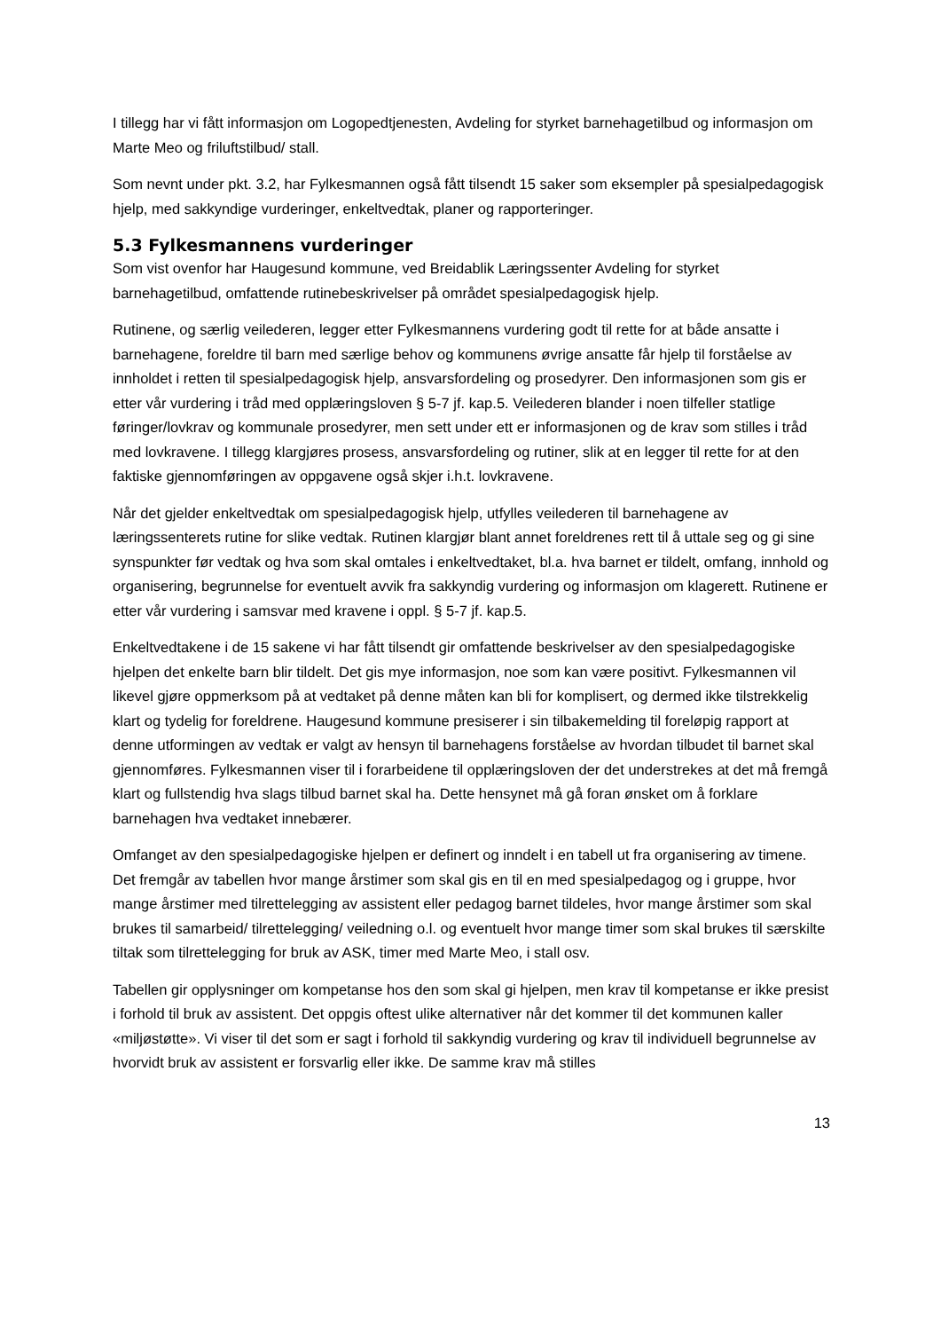I tillegg har vi fått informasjon om Logopedtjenesten, Avdeling for styrket barnehagetilbud og informasjon om Marte Meo og friluftstilbud/ stall.
Som nevnt under pkt. 3.2, har Fylkesmannen også fått tilsendt 15 saker som eksempler på spesialpedagogisk hjelp, med sakkyndige vurderinger, enkeltvedtak, planer og rapporteringer.
5.3 Fylkesmannens vurderinger
Som vist ovenfor har Haugesund kommune, ved Breidablik Læringssenter Avdeling for styrket barnehagetilbud, omfattende rutinebeskrivelser på området spesialpedagogisk hjelp.
Rutinene, og særlig veilederen, legger etter Fylkesmannens vurdering godt til rette for at både ansatte i barnehagene, foreldre til barn med særlige behov og kommunens øvrige ansatte får hjelp til forståelse av innholdet i retten til spesialpedagogisk hjelp, ansvarsfordeling og prosedyrer. Den informasjonen som gis er etter vår vurdering i tråd med opplæringsloven § 5-7 jf. kap.5. Veilederen blander i noen tilfeller statlige føringer/lovkrav og kommunale prosedyrer, men sett under ett er informasjonen og de krav som stilles i tråd med lovkravene. I tillegg klargjøres prosess, ansvarsfordeling og rutiner, slik at en legger til rette for at den faktiske gjennomføringen av oppgavene også skjer i.h.t. lovkravene.
Når det gjelder enkeltvedtak om spesialpedagogisk hjelp, utfylles veilederen til barnehagene av læringssenterets rutine for slike vedtak. Rutinen klargjør blant annet foreldrenes rett til å uttale seg og gi sine synspunkter før vedtak og hva som skal omtales i enkeltvedtaket, bl.a. hva barnet er tildelt, omfang, innhold og organisering, begrunnelse for eventuelt avvik fra sakkyndig vurdering og informasjon om klagerett. Rutinene er etter vår vurdering i samsvar med kravene i oppl. § 5-7 jf. kap.5.
Enkeltvedtakene i de 15 sakene vi har fått tilsendt gir omfattende beskrivelser av den spesialpedagogiske hjelpen det enkelte barn blir tildelt. Det gis mye informasjon, noe som kan være positivt. Fylkesmannen vil likevel gjøre oppmerksom på at vedtaket på denne måten kan bli for komplisert, og dermed ikke tilstrekkelig klart og tydelig for foreldrene. Haugesund kommune presiserer i sin tilbakemelding til foreløpig rapport at denne utformingen av vedtak er valgt av hensyn til barnehagens forståelse av hvordan tilbudet til barnet skal gjennomføres. Fylkesmannen viser til i forarbeidene til opplæringsloven der det understrekes at det må fremgå klart og fullstendig hva slags tilbud barnet skal ha. Dette hensynet må gå foran ønsket om å forklare barnehagen hva vedtaket innebærer.
Omfanget av den spesialpedagogiske hjelpen er definert og inndelt i en tabell ut fra organisering av timene. Det fremgår av tabellen hvor mange årstimer som skal gis en til en med spesialpedagog og i gruppe, hvor mange årstimer med tilrettelegging av assistent eller pedagog barnet tildeles, hvor mange årstimer som skal brukes til samarbeid/ tilrettelegging/ veiledning o.l. og eventuelt hvor mange timer som skal brukes til særskilte tiltak som tilrettelegging for bruk av ASK, timer med Marte Meo, i stall osv.
Tabellen gir opplysninger om kompetanse hos den som skal gi hjelpen, men krav til kompetanse er ikke presist i forhold til bruk av assistent. Det oppgis oftest ulike alternativer når det kommer til det kommunen kaller «miljøstøtte». Vi viser til det som er sagt i forhold til sakkyndig vurdering og krav til individuell begrunnelse av hvorvidt bruk av assistent er forsvarlig eller ikke. De samme krav må stilles
13